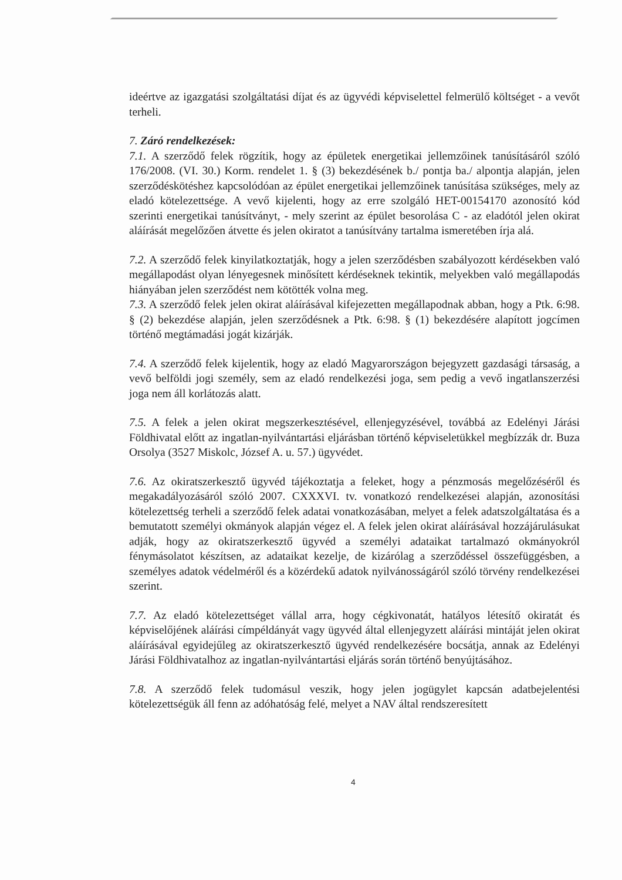ideértve az igazgatási szolgáltatási díjat és az ügyvédi képviselettel felmerülő költséget - a vevőt terheli.
7. Záró rendelkezések:
7.1. A szerződő felek rögzítik, hogy az épületek energetikai jellemzőinek tanúsításáról szóló 176/2008. (VI. 30.) Korm. rendelet 1. § (3) bekezdésének b./ pontja ba./ alpontja alapján, jelen szerződéskötéshez kapcsolódóan az épület energetikai jellemzőinek tanúsítása szükséges, mely az eladó kötelezettsége. A vevő kijelenti, hogy az erre szolgáló HET-00154170 azonosító kód szerinti energetikai tanúsítványt, - mely szerint az épület besorolása C - az eladótól jelen okirat aláírását megelőzően átvette és jelen okiratot a tanúsítvány tartalma ismeretében írja alá.
7.2. A szerződő felek kinyilatkoztatják, hogy a jelen szerződésben szabályozott kérdésekben való megállapodást olyan lényegesnek minősített kérdéseknek tekintik, melyekben való megállapodás hiányában jelen szerződést nem kötötték volna meg.
7.3. A szerződő felek jelen okirat aláírásával kifejezetten megállapodnak abban, hogy a Ptk. 6:98. § (2) bekezdése alapján, jelen szerződésnek a Ptk. 6:98. § (1) bekezdésére alapított jogcímen történő megtámadási jogát kizárják.
7.4. A szerződő felek kijelentik, hogy az eladó Magyarországon bejegyzett gazdasági társaság, a vevő belföldi jogi személy, sem az eladó rendelkezési joga, sem pedig a vevő ingatlanszerzési joga nem áll korlátozás alatt.
7.5. A felek a jelen okirat megszerkesztésével, ellenjegyzésével, továbbá az Edelényi Járási Földhivatal előtt az ingatlan-nyilvántartási eljárásban történő képviseletükkel megbízzák dr. Buza Orsolya (3527 Miskolc, József A. u. 57.) ügyvédet.
7.6. Az okiratszerkesztő ügyvéd tájékoztatja a feleket, hogy a pénzmosás megelőzéséről és megakadályozásáról szóló 2007. CXXXVI. tv. vonatkozó rendelkezései alapján, azonosítási kötelezettség terheli a szerződő felek adatai vonatkozásában, melyet a felek adatszolgáltatása és a bemutatott személyi okmányok alapján végez el. A felek jelen okirat aláírásával hozzájárulásukat adják, hogy az okiratszerkesztő ügyvéd a személyi adataikat tartalmazó okmányokról fénymásolatot készítsen, az adataikat kezelje, de kizárólag a szerződéssel összefüggésben, a személyes adatok védelméről és a közérdekű adatok nyilvánosságáról szóló törvény rendelkezései szerint.
7.7. Az eladó kötelezettséget vállal arra, hogy cégkivonatát, hatályos létesítő okiratát és képviselőjének aláírási címpéldányát vagy ügyvéd által ellenjegyzett aláírási mintáját jelen okirat aláírásával egyidejűleg az okiratszerkesztő ügyvéd rendelkezésére bocsátja, annak az Edelényi Járási Földhivatalhoz az ingatlan-nyilvántartási eljárás során történő benyújtásához.
7.8. A szerződő felek tudomásul veszik, hogy jelen jogügylet kapcsán adatbejelentési kötelezettségük áll fenn az adóhatóság felé, melyet a NAV által rendszeresített
4